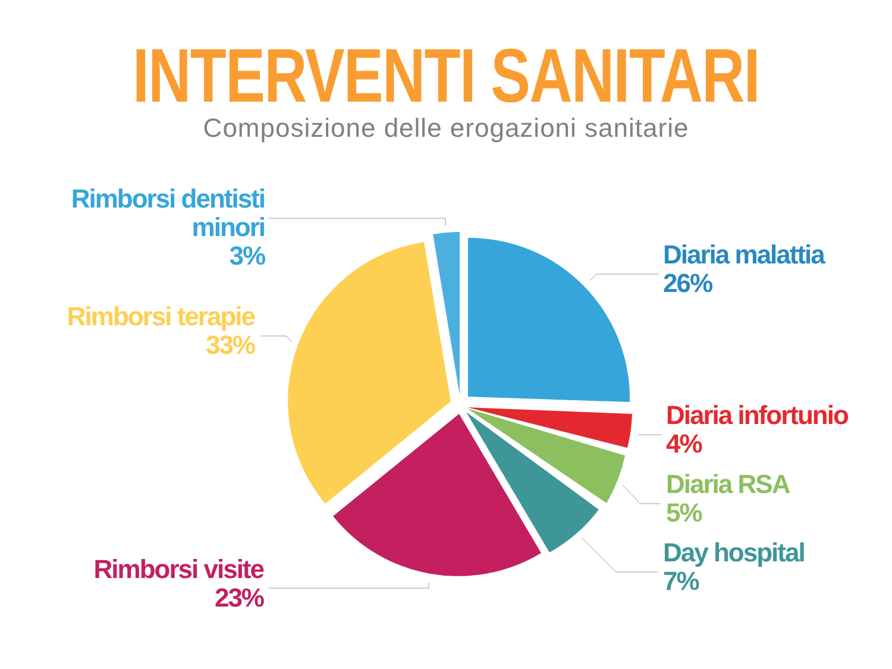INTERVENTI SANITARI
Composizione delle erogazioni sanitarie
Rimborsi dentisti minori
3%
Diaria malattia
26%
Rimborsi terapie
33%
Diaria infortunio
4%
Diaria RSA
5%
Day hospital
7%
Rimborsi visite
23%